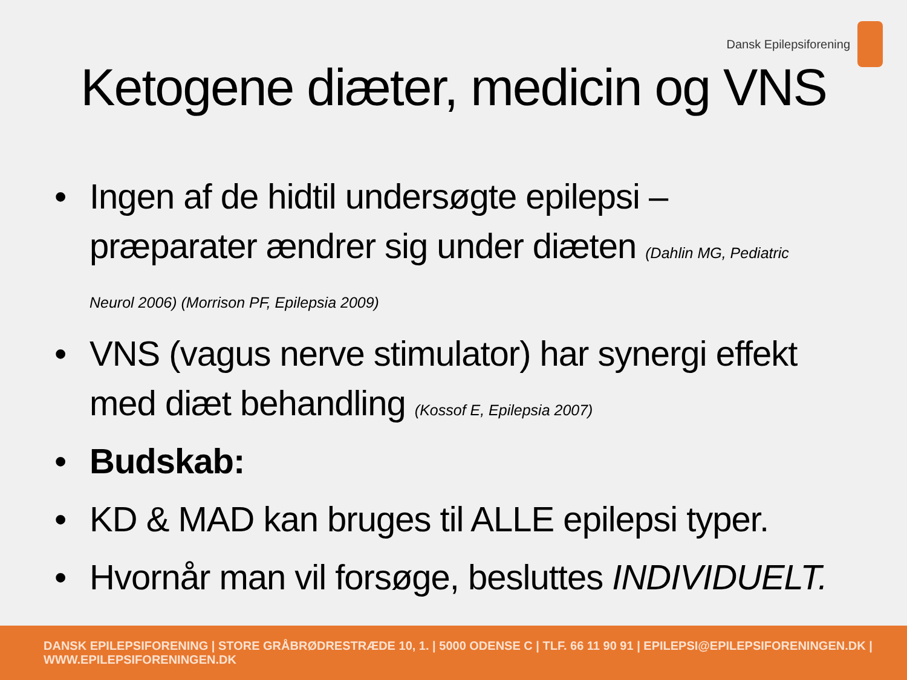Dansk Epilepsiforening
Ketogene diæter, medicin og VNS
• Ingen af de hidtil undersøgte epilepsi –præparater ændrer sig under diæten (Dahlin MG, Pediatric Neurol 2006) (Morrison PF, Epilepsia 2009)
• VNS (vagus nerve stimulator) har synergi effekt med diæt behandling (Kossof E, Epilepsia 2007)
• Budskab:
• KD & MAD kan bruges til ALLE epilepsi typer.
• Hvornår man vil forsøge, besluttes INDIVIDUELT.
DANSK EPILEPSIFORENING | STORE GRÅBRØDRESTRÆDE 10, 1. | 5000 ODENSE C | TLF. 66 11 90 91 | EPILEPSI@EPILEPSIFORENINGEN.DK | WWW.EPILEPSIFORENINGEN.DK